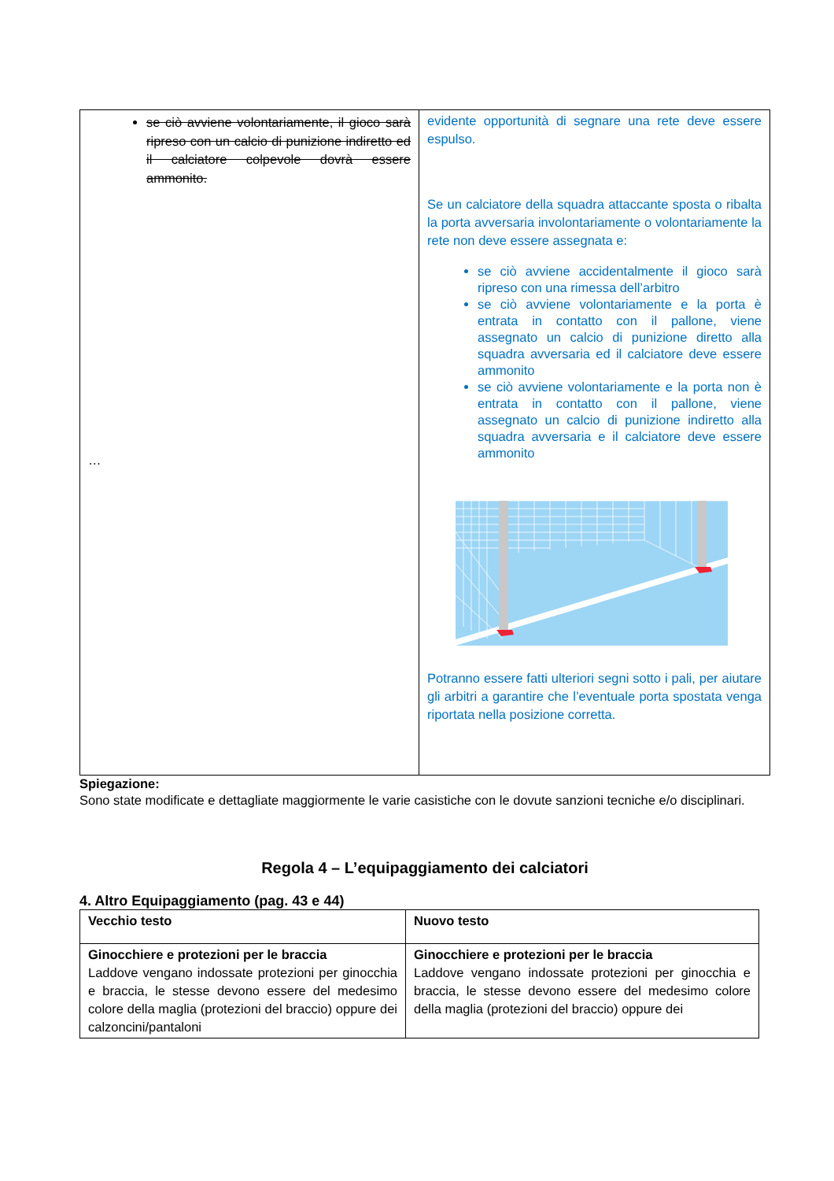| se ciò avviene volontariamente, il gioco sarà ripreso con un calcio di punizione indiretto ed il calciatore colpevole dovrà essere ammonito. … | evidente opportunità di segnare una rete deve essere espulso. Se un calciatore della squadra attaccante sposta o ribalta la porta avversaria involontariamente o volontariamente la rete non deve essere assegnata e: se ciò avviene accidentalmente il gioco sarà ripreso con una rimessa dell’arbitro se ciò avviene volontariamente e la porta è entrata in contatto con il pallone, viene assegnato un calcio di punizione diretto alla squadra avversaria ed il calciatore deve essere ammonito se ciò avviene volontariamente e la porta non è entrata in contatto con il pallone, viene assegnato un calcio di punizione indiretto alla squadra avversaria e il calciatore deve essere ammonito Potranno essere fatti ulteriori segni sotto i pali, per aiutare gli arbitri a garantire che l’eventuale porta spostata venga riportata nella posizione corretta. |
Spiegazione:
Sono state modificate e dettagliate maggiormente le varie casistiche con le dovute sanzioni tecniche e/o disciplinari.
Regola 4 – L’equipaggiamento dei calciatori
4. Altro Equipaggiamento (pag. 43 e 44)
| Vecchio testo | Nuovo testo |
| --- | --- |
| Ginocchiere e protezioni per le braccia Laddove vengano indossate protezioni per ginocchia e braccia, le stesse devono essere del medesimo colore della maglia (protezioni del braccio) oppure dei calzoncini/pantaloni | Ginocchiere e protezioni per le braccia Laddove vengano indossate protezioni per ginocchia e braccia, le stesse devono essere del medesimo colore della maglia (protezioni del braccio) oppure dei |